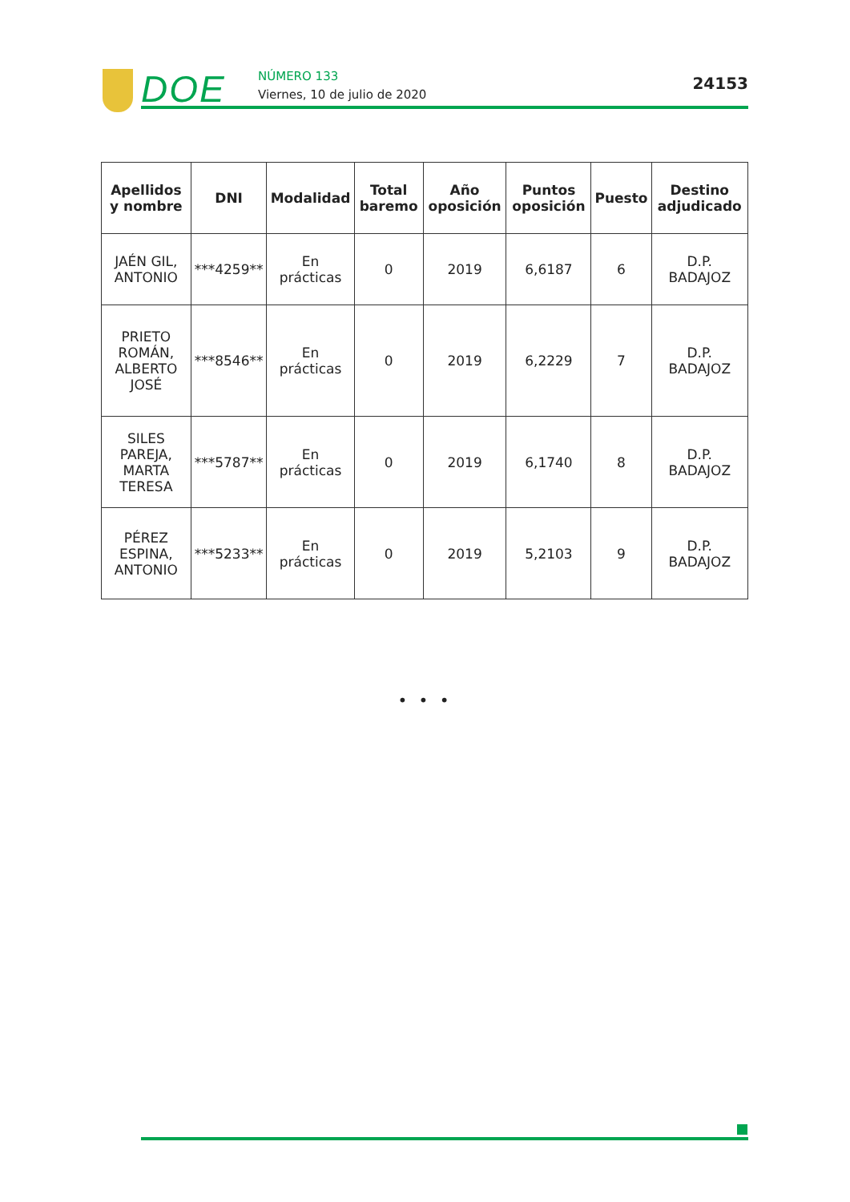DOE
NÚMERO 133
Viernes, 10 de julio de 2020
24153
| Apellidos y nombre | DNI | Modalidad | Total baremo | Año oposición | Puntos oposición | Puesto | Destino adjudicado |
| --- | --- | --- | --- | --- | --- | --- | --- |
| JAÉN GIL, ANTONIO | ***4259** | En prácticas | 0 | 2019 | 6,6187 | 6 | D.P. BADAJOZ |
| PRIETO ROMÁN, ALBERTO JOSÉ | ***8546** | En prácticas | 0 | 2019 | 6,2229 | 7 | D.P. BADAJOZ |
| SILES PAREJA, MARTA TERESA | ***5787** | En prácticas | 0 | 2019 | 6,1740 | 8 | D.P. BADAJOZ |
| PÉREZ ESPINA, ANTONIO | ***5233** | En prácticas | 0 | 2019 | 5,2103 | 9 | D.P. BADAJOZ |
• • •